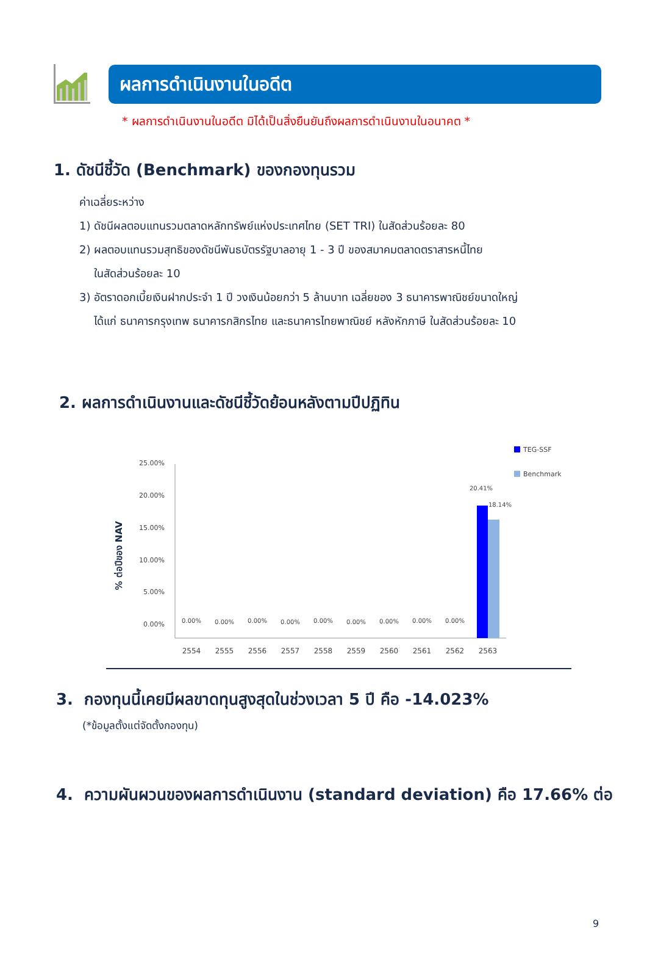ผลการดำเนินงานในอดีต
* ผลการดำเนินงานในอดีต มิได้เป็นสิ่งยืนยันถึงผลการดำเนินงานในอนาคต *
1. ดัชนีชี้วัด (Benchmark) ของกองทุนรวม
ค่าเฉลี่ยระหว่าง
1) ดัชนีผลตอบแทนรวมตลาดหลักทรัพย์แห่งประเทศไทย (SET TRI) ในสัดส่วนร้อยละ 80
2) ผลตอบแทนรวมสุทธิของดัชนีพันธบัตรรัฐบาลอายุ 1 - 3 ปี ของสมาคมตลาดตราสารหนี้ไทย
ในสัดส่วนร้อยละ 10
3) อัตราดอกเบี้ยเงินฝากประจำ 1 ปี วงเงินน้อยกว่า 5 ล้านบาท เฉลี่ยของ 3 ธนาคารพาณิชย์ขนาดใหญ่
ได้แก่ ธนาคารกรุงเทพ ธนาคารกสิกรไทย และธนาคารไทยพาณิชย์ หลังหักภาษี ในสัดส่วนร้อยละ 10
2. ผลการดำเนินงานและดัชนีชี้วัดย้อนหลังตามปีปฏิทิน
% ต่อปีของ NAV
25.00%
20.00%
15.00%
10.00%
5.00%
0.00%
2554
2555
2556
2557
2558
2559
2560
2561
2562
2563
0.00%
0.00%
0.00%
0.00%
0.00%
0.00%
0.00%
0.00%
0.00%
20.41%
18.14%
TEG-SSF
Benchmark
3. กองทุนนี้เคยมีผลขาดทุนสูงสุดในช่วงเวลา 5 ปี คือ -14.023%
(*ข้อมูลตั้งแต่จัดตั้งกองทุน)
4. ความผันผวนของผลการดำเนินงาน (standard deviation) คือ 17.66% ต่อ
9